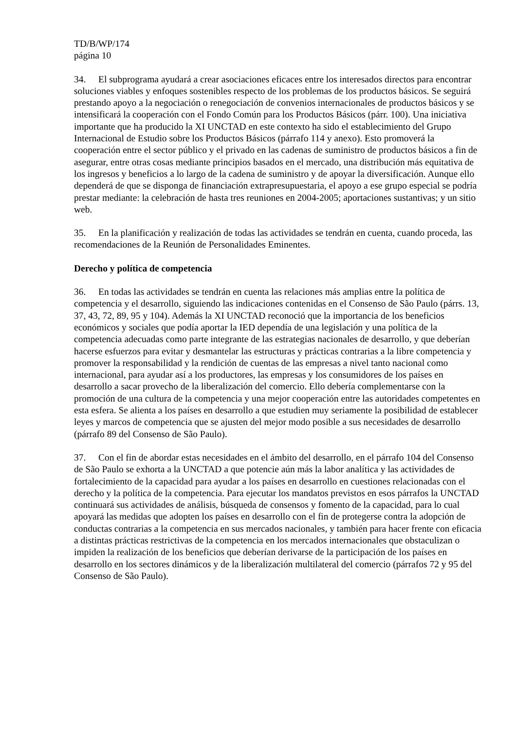TD/B/WP/174
página 10
34. El subprograma ayudará a crear asociaciones eficaces entre los interesados directos para encontrar soluciones viables y enfoques sostenibles respecto de los problemas de los productos básicos. Se seguirá prestando apoyo a la negociación o renegociación de convenios internacionales de productos básicos y se intensificará la cooperación con el Fondo Común para los Productos Básicos (párr. 100). Una iniciativa importante que ha producido la XI UNCTAD en este contexto ha sido el establecimiento del Grupo Internacional de Estudio sobre los Productos Básicos (párrafo 114 y anexo). Esto promoverá la cooperación entre el sector público y el privado en las cadenas de suministro de productos básicos a fin de asegurar, entre otras cosas mediante principios basados en el mercado, una distribución más equitativa de los ingresos y beneficios a lo largo de la cadena de suministro y de apoyar la diversificación. Aunque ello dependerá de que se disponga de financiación extrapresupuestaria, el apoyo a ese grupo especial se podría prestar mediante: la celebración de hasta tres reuniones en 2004-2005; aportaciones sustantivas; y un sitio web.
35. En la planificación y realización de todas las actividades se tendrán en cuenta, cuando proceda, las recomendaciones de la Reunión de Personalidades Eminentes.
Derecho y política de competencia
36. En todas las actividades se tendrán en cuenta las relaciones más amplias entre la política de competencia y el desarrollo, siguiendo las indicaciones contenidas en el Consenso de São Paulo (párrs. 13, 37, 43, 72, 89, 95 y 104). Además la XI UNCTAD reconoció que la importancia de los beneficios económicos y sociales que podía aportar la IED dependía de una legislación y una política de la competencia adecuadas como parte integrante de las estrategias nacionales de desarrollo, y que deberían hacerse esfuerzos para evitar y desmantelar las estructuras y prácticas contrarias a la libre competencia y promover la responsabilidad y la rendición de cuentas de las empresas a nivel tanto nacional como internacional, para ayudar así a los productores, las empresas y los consumidores de los países en desarrollo a sacar provecho de la liberalización del comercio. Ello debería complementarse con la promoción de una cultura de la competencia y una mejor cooperación entre las autoridades competentes en esta esfera. Se alienta a los países en desarrollo a que estudien muy seriamente la posibilidad de establecer leyes y marcos de competencia que se ajusten del mejor modo posible a sus necesidades de desarrollo (párrafo 89 del Consenso de São Paulo).
37. Con el fin de abordar estas necesidades en el ámbito del desarrollo, en el párrafo 104 del Consenso de São Paulo se exhorta a la UNCTAD a que potencie aún más la labor analítica y las actividades de fortalecimiento de la capacidad para ayudar a los países en desarrollo en cuestiones relacionadas con el derecho y la política de la competencia. Para ejecutar los mandatos previstos en esos párrafos la UNCTAD continuará sus actividades de análisis, búsqueda de consensos y fomento de la capacidad, para lo cual apoyará las medidas que adopten los países en desarrollo con el fin de protegerse contra la adopción de conductas contrarias a la competencia en sus mercados nacionales, y también para hacer frente con eficacia a distintas prácticas restrictivas de la competencia en los mercados internacionales que obstaculizan o impiden la realización de los beneficios que deberían derivarse de la participación de los países en desarrollo en los sectores dinámicos y de la liberalización multilateral del comercio (párrafos 72 y 95 del Consenso de São Paulo).